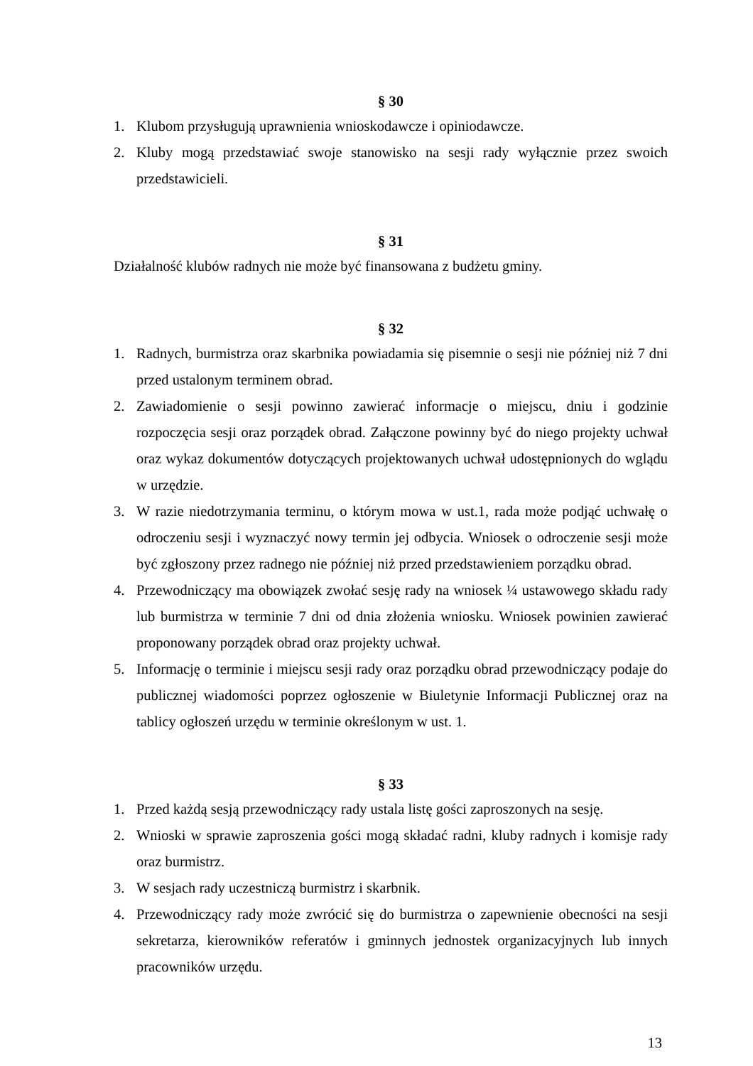§ 30
1. Klubom przysługują uprawnienia wnioskodawcze i opiniodawcze.
2. Kluby mogą przedstawiać swoje stanowisko na sesji rady wyłącznie przez swoich przedstawicieli.
§ 31
Działalność klubów radnych nie może być finansowana z budżetu gminy.
§ 32
1. Radnych, burmistrza oraz skarbnika powiadamia się pisemnie o sesji nie później niż 7 dni przed ustalonym terminem obrad.
2. Zawiadomienie o sesji powinno zawierać informacje o miejscu, dniu i godzinie rozpoczęcia sesji oraz porządek obrad. Załączone powinny być do niego projekty uchwał oraz wykaz dokumentów dotyczących projektowanych uchwał udostępnionych do wglądu w urzędzie.
3. W razie niedotrzymania terminu, o którym mowa w ust.1, rada może podjąć uchwałę o odroczeniu sesji i wyznaczyć nowy termin jej odbycia. Wniosek o odroczenie sesji może być zgłoszony przez radnego nie później niż przed przedstawieniem porządku obrad.
4. Przewodniczący ma obowiązek zwołać sesję rady na wniosek ¼ ustawowego składu rady lub burmistrza w terminie 7 dni od dnia złożenia wniosku. Wniosek powinien zawierać proponowany porządek obrad oraz projekty uchwał.
5. Informację o terminie i miejscu sesji rady oraz porządku obrad przewodniczący podaje do publicznej wiadomości poprzez ogłoszenie w Biuletynie Informacji Publicznej oraz na tablicy ogłoszeń urzędu w terminie określonym w ust. 1.
§ 33
1. Przed każdą sesją przewodniczący rady ustala listę gości zaproszonych na sesję.
2. Wnioski w sprawie zaproszenia gości mogą składać radni, kluby radnych i komisje rady oraz burmistrz.
3. W sesjach rady uczestniczą burmistrz i skarbnik.
4. Przewodniczący rady może zwrócić się do burmistrza o zapewnienie obecności na sesji sekretarza, kierowników referatów i gminnych jednostek organizacyjnych lub innych pracowników urzędu.
13